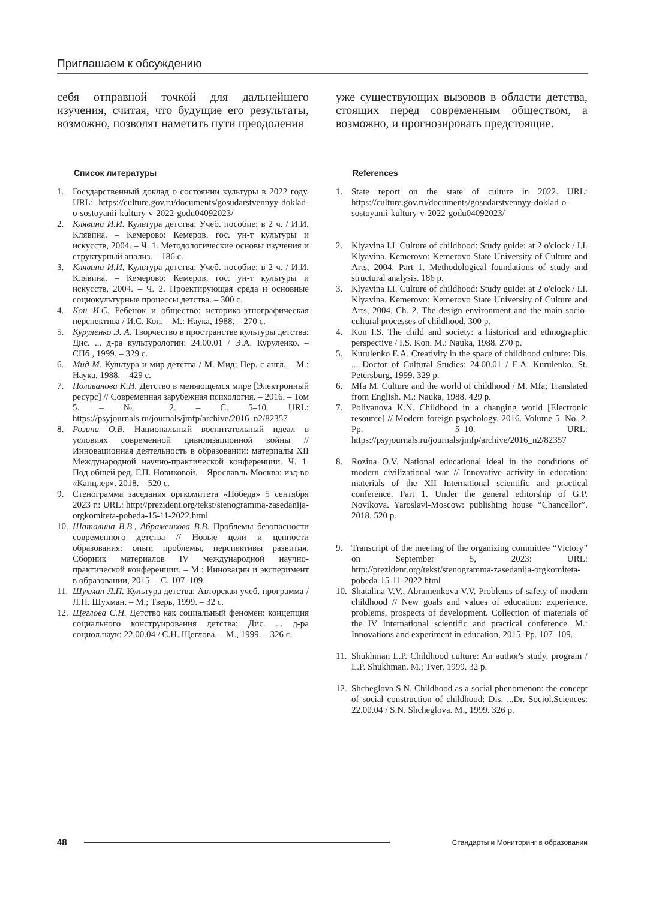Приглашаем к обсуждению
себя отправной точкой для дальнейшего изучения, считая, что будущие его результаты, возможно, позволят наметить пути преодоления
Список литературы
1. Государственный доклад о состоянии культуры в 2022 году. URL: https://culture.gov.ru/documents/gosudarstvennyy-doklad-o-sostoyanii-kultury-v-2022-godu04092023/
2. Клявина И.И. Культура детства: Учеб. пособие: в 2 ч. / И.И. Клявина. – Кемерово: Кемеров. гос. ун-т культуры и искусств, 2004. – Ч. 1. Методологические основы изучения и структурный анализ. – 186 с.
3. Клявина И.И. Культура детства: Учеб. пособие: в 2 ч. / И.И. Клявина. – Кемерово: Кемеров. гос. ун-т культуры и искусств, 2004. – Ч. 2. Проектирующая среда и основные социокультурные процессы детства. – 300 с.
4. Кон И.С. Ребенок и общество: историко-этнографическая перспектива / И.С. Кон. – М.: Наука, 1988. – 270 с.
5. Куруленко Э. А. Творчество в пространстве культуры детства: Дис. ... д-ра культурологии: 24.00.01 / Э.А. Куруленко. – СПб., 1999. – 329 с.
6. Мид М. Культура и мир детства / М. Мид; Пер. с англ. – М.: Наука, 1988. – 429 с.
7. Поливанова К.Н. Детство в меняющемся мире [Электронный ресурс] // Современная зарубежная психология. – 2016. – Том 5. – № 2. – С. 5–10. URL: https://psyjournals.ru/journals/jmfp/archive/2016_n2/82357
8. Розина О.В. Национальный воспитательный идеал в условиях современной цивилизационной войны // Инновационная деятельность в образовании: материалы XII Международной научно-практической конференции. Ч. 1. Под общей ред. Г.П. Новиковой. – Ярославль-Москва: изд-во «Канцлер». 2018. – 520 с.
9. Стенограмма заседания оргкомитета «Победа» 5 сентября 2023 г.: URL: http://prezident.org/tekst/stenogramma-zasedanija-orgkomiteta-pobeda-15-11-2022.html
10. Шаталина В.В., Абраменкова В.В. Проблемы безопасности современного детства // Новые цели и ценности образования: опыт, проблемы, перспективы развития. Сборник материалов IV международной научно-практической конференции. – М.: Инновации и эксперимент в образовании, 2015. – С. 107–109.
11. Шухман Л.П. Культура детства: Авторская учеб. программа / Л.П. Шухман. – М.; Тверь, 1999. – 32 с.
12. Щеглова С.Н. Детство как социальный феномен: концепция социального конструирования детства: Дис. ... д-ра социол.наук: 22.00.04 / С.Н. Щеглова. – М., 1999. – 326 с.
уже существующих вызовов в области детства, стоящих перед современным обществом, а возможно, и прогнозировать предстоящие.
References
1. State report on the state of culture in 2022. URL: https://culture.gov.ru/documents/gosudarstvennyy-doklad-o-sostoyanii-kultury-v-2022-godu04092023/
2. Klyavina I.I. Culture of childhood: Study guide: at 2 o'clock / I.I. Klyavina. Kemerovo: Kemerovo State University of Culture and Arts, 2004. Part 1. Methodological foundations of study and structural analysis. 186 p.
3. Klyavina I.I. Culture of childhood: Study guide: at 2 o'clock / I.I. Klyavina. Kemerovo: Kemerovo State University of Culture and Arts, 2004. Ch. 2. The design environment and the main socio-cultural processes of childhood. 300 p.
4. Kon I.S. The child and society: a historical and ethnographic perspective / I.S. Kon. M.: Nauka, 1988. 270 p.
5. Kurulenko E.A. Creativity in the space of childhood culture: Dis. ... Doctor of Cultural Studies: 24.00.01 / E.A. Kurulenko. St. Petersburg, 1999. 329 p.
6. Mfa M. Culture and the world of childhood / M. Mfa; Translated from English. M.: Nauka, 1988. 429 p.
7. Polivanova K.N. Childhood in a changing world [Electronic resource] // Modern foreign psychology. 2016. Volume 5. No. 2. Pp. 5–10. URL: https://psyjournals.ru/journals/jmfp/archive/2016_n2/82357
8. Rozina O.V. National educational ideal in the conditions of modern civilizational war // Innovative activity in education: materials of the XII International scientific and practical conference. Part 1. Under the general editorship of G.P. Novikova. Yaroslavl-Moscow: publishing house “Chancellor”. 2018. 520 p.
9. Transcript of the meeting of the organizing committee “Victory” on September 5, 2023: URL: http://prezident.org/tekst/stenogramma-zasedanija-orgkomiteta-pobeda-15-11-2022.html
10. Shatalina V.V., Abramenkova V.V. Problems of safety of modern childhood // New goals and values of education: experience, problems, prospects of development. Collection of materials of the IV International scientific and practical conference. M.: Innovations and experiment in education, 2015. Pp. 107–109.
11. Shukhman L.P. Childhood culture: An author's study. program / L.P. Shukhman. M.; Tver, 1999. 32 p.
12. Shcheglova S.N. Childhood as a social phenomenon: the concept of social construction of childhood: Dis. ...Dr. Sociol.Sciences: 22.00.04 / S.N. Shcheglova. M., 1999. 326 p.
48
Стандарты и Мониторинг в образовании